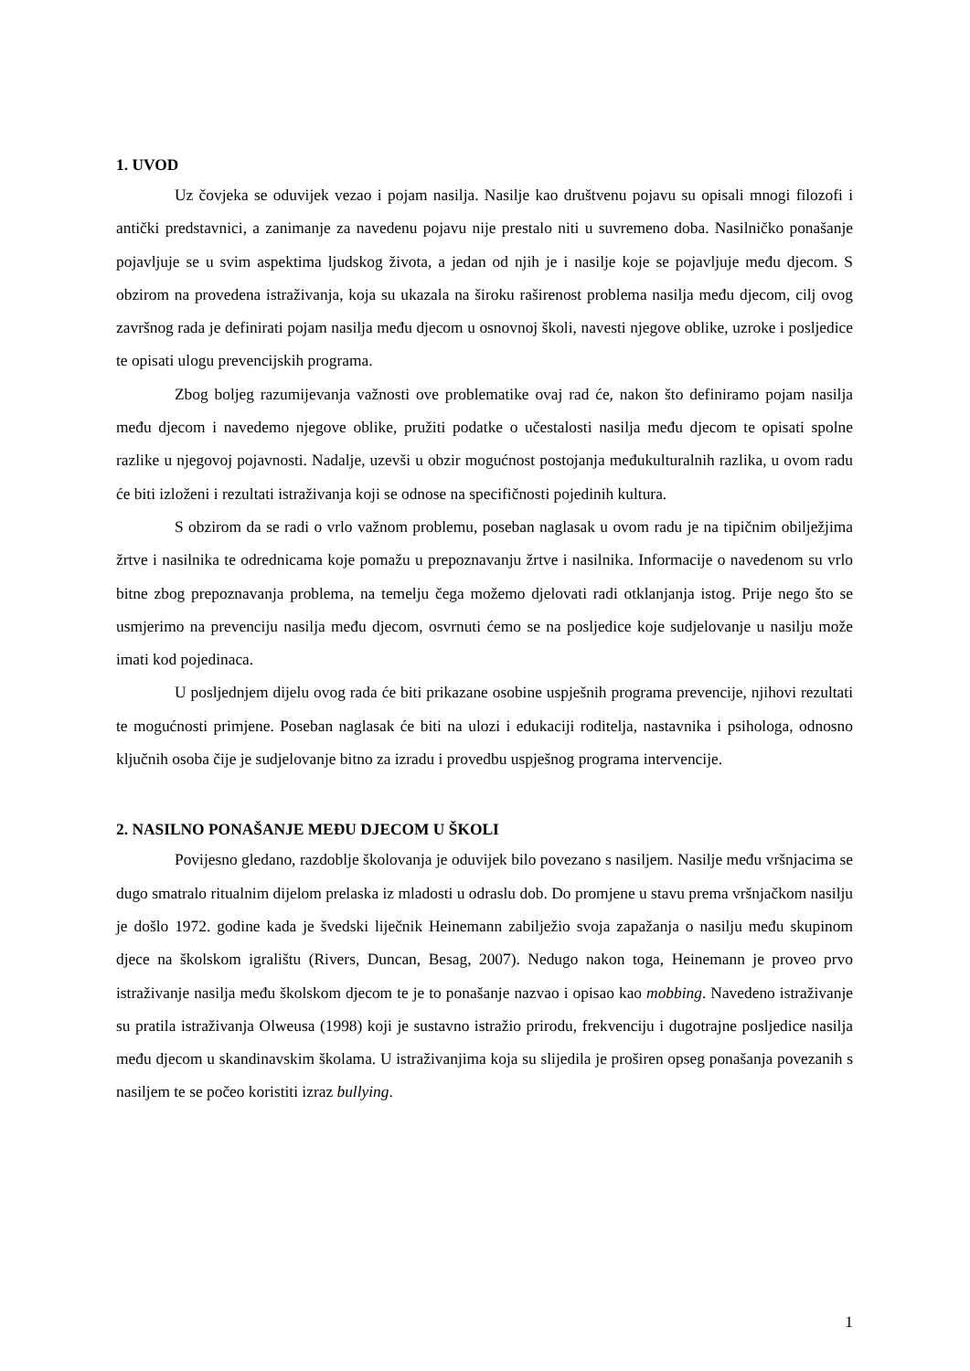1. UVOD
Uz čovjeka se oduvijek vezao i pojam nasilja. Nasilje kao društvenu pojavu su opisali mnogi filozofi i antički predstavnici, a zanimanje za navedenu pojavu nije prestalo niti u suvremeno doba. Nasilničko ponašanje pojavljuje se u svim aspektima ljudskog života, a jedan od njih je i nasilje koje se pojavljuje među djecom. S obzirom na provedena istraživanja, koja su ukazala na široku raširenost problema nasilja među djecom, cilj ovog završnog rada je definirati pojam nasilja među djecom u osnovnoj školi, navesti njegove oblike, uzroke i posljedice te opisati ulogu prevencijskih programa.
Zbog boljeg razumijevanja važnosti ove problematike ovaj rad će, nakon što definiramo pojam nasilja među djecom i navedemo njegove oblike, pružiti podatke o učestalosti nasilja među djecom te opisati spolne razlike u njegovoj pojavnosti. Nadalje, uzevši u obzir mogućnost postojanja međukulturalnih razlika, u ovom radu će biti izloženi i rezultati istraživanja koji se odnose na specifičnosti pojedinih kultura.
S obzirom da se radi o vrlo važnom problemu, poseban naglasak u ovom radu je na tipičnim obilježjima žrtve i nasilnika te odrednicama koje pomažu u prepoznavanju žrtve i nasilnika. Informacije o navedenom su vrlo bitne zbog prepoznavanja problema, na temelju čega možemo djelovati radi otklanjanja istog. Prije nego što se usmjerimo na prevenciju nasilja među djecom, osvrnuti ćemo se na posljedice koje sudjelovanje u nasilju može imati kod pojedinaca.
U posljednjem dijelu ovog rada će biti prikazane osobine uspješnih programa prevencije, njihovi rezultati te mogućnosti primjene. Poseban naglasak će biti na ulozi i edukaciji roditelja, nastavnika i psihologa, odnosno ključnih osoba čije je sudjelovanje bitno za izradu i provedbu uspješnog programa intervencije.
2. NASILNO PONAŠANJE MEĐU DJECOM U ŠKOLI
Povijesno gledano, razdoblje školovanja je oduvijek bilo povezano s nasiljem. Nasilje među vršnjacima se dugo smatralo ritualnim dijelom prelaska iz mladosti u odraslu dob. Do promjene u stavu prema vršnjačkom nasilju je došlo 1972. godine kada je švedski liječnik Heinemann zabilježio svoja zapažanja o nasilju među skupinom djece na školskom igralištu (Rivers, Duncan, Besag, 2007). Nedugo nakon toga, Heinemann je proveo prvo istraživanje nasilja među školskom djecom te je to ponašanje nazvao i opisao kao mobbing. Navedeno istraživanje su pratila istraživanja Olweusa (1998) koji je sustavno istražio prirodu, frekvenciju i dugotrajne posljedice nasilja među djecom u skandinavskim školama. U istraživanjima koja su slijedila je proširen opseg ponašanja povezanih s nasiljem te se počeo koristiti izraz bullying.
1